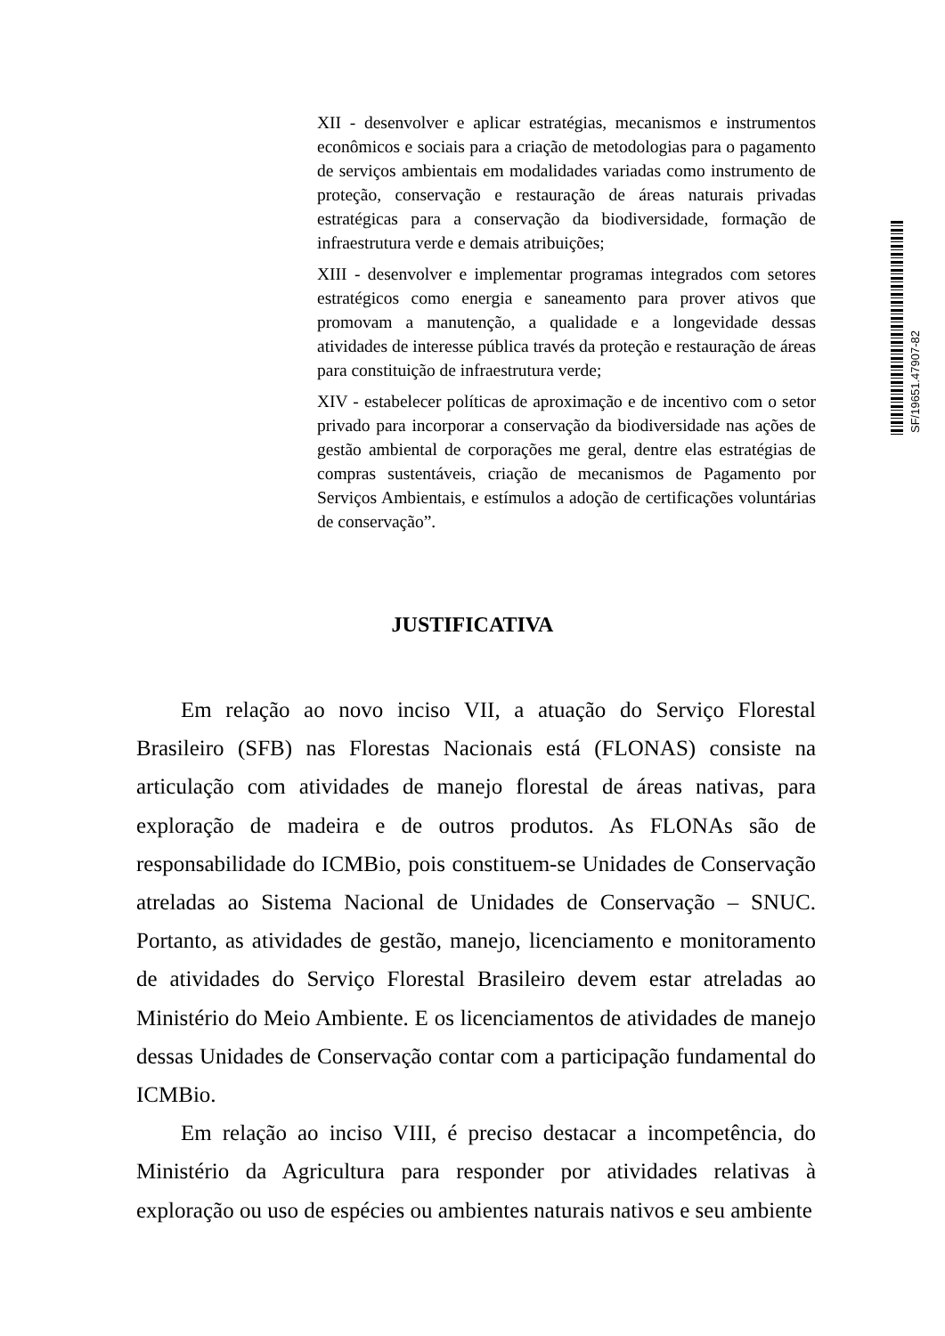XII - desenvolver e aplicar estratégias, mecanismos e instrumentos econômicos e sociais para a criação de metodologias para o pagamento de serviços ambientais em modalidades variadas como instrumento de proteção, conservação e restauração de áreas naturais privadas estratégicas para a conservação da biodiversidade, formação de infraestrutura verde e demais atribuições;
XIII - desenvolver e implementar programas integrados com setores estratégicos como energia e saneamento para prover ativos que promovam a manutenção, a qualidade e a longevidade dessas atividades de interesse pública través da proteção e restauração de áreas para constituição de infraestrutura verde;
XIV - estabelecer políticas de aproximação e de incentivo com o setor privado para incorporar a conservação da biodiversidade nas ações de gestão ambiental de corporações me geral, dentre elas estratégias de compras sustentáveis, criação de mecanismos de Pagamento por Serviços Ambientais, e estímulos a adoção de certificações voluntárias de conservação”.
SF/19651.47907-82
JUSTIFICATIVA
Em relação ao novo inciso VII, a atuação do Serviço Florestal Brasileiro (SFB) nas Florestas Nacionais está (FLONAS) consiste na articulação com atividades de manejo florestal de áreas nativas, para exploração de madeira e de outros produtos. As FLONAs são de responsabilidade do ICMBio, pois constituem-se Unidades de Conservação atreladas ao Sistema Nacional de Unidades de Conservação – SNUC. Portanto, as atividades de gestão, manejo, licenciamento e monitoramento de atividades do Serviço Florestal Brasileiro devem estar atreladas ao Ministério do Meio Ambiente. E os licenciamentos de atividades de manejo dessas Unidades de Conservação contar com a participação fundamental do ICMBio.
Em relação ao inciso VIII, é preciso destacar a incompetência, do Ministério da Agricultura para responder por atividades relativas à exploração ou uso de espécies ou ambientes naturais nativos e seu ambiente